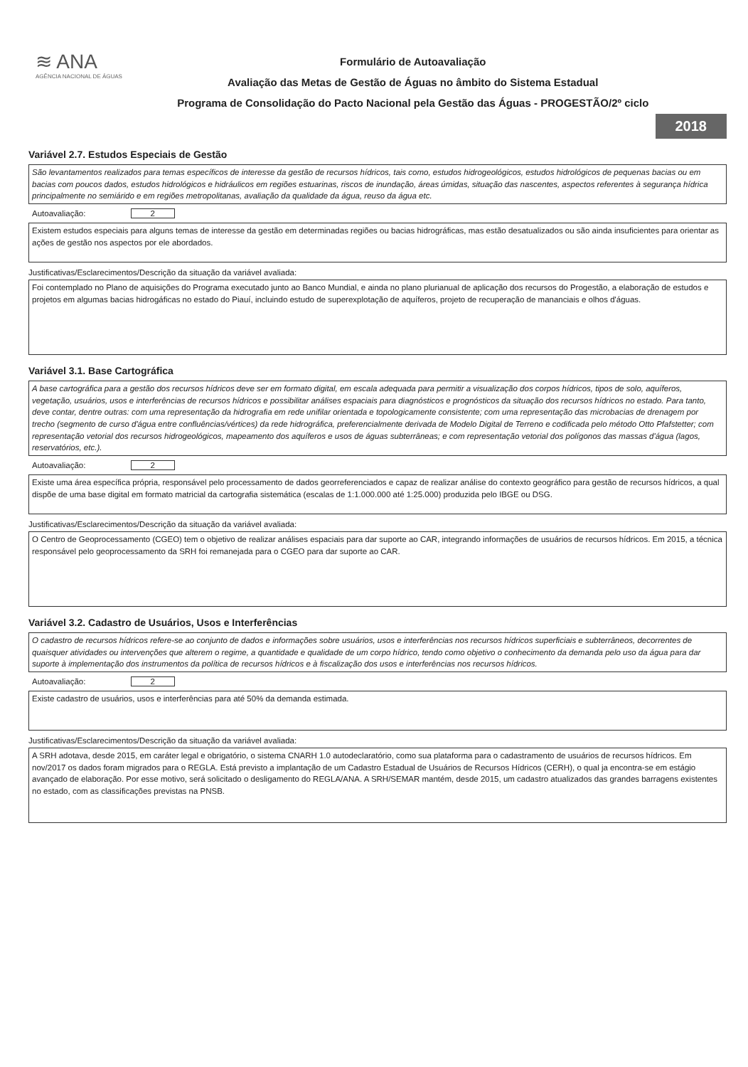≋ ANA
AGÊNCIA NACIONAL DE ÁGUAS
Formulário de Autoavaliação
Avaliação das Metas de Gestão de Águas no âmbito do Sistema Estadual
Programa de Consolidação do Pacto Nacional pela Gestão das Águas - PROGESTÃO/2º ciclo
2018
Variável 2.7. Estudos Especiais de Gestão
São levantamentos realizados para temas específicos de interesse da gestão de recursos hídricos, tais como, estudos hidrogeológicos, estudos hidrológicos de pequenas bacias ou em bacias com poucos dados, estudos hidrológicos e hidráulicos em regiões estuarinas, riscos de inundação, áreas úmidas, situação das nascentes, aspectos referentes à segurança hídrica principalmente no semiárido e em regiões metropolitanas, avaliação da qualidade da água, reuso da água etc.
Autoavaliação: 2
Existem estudos especiais para alguns temas de interesse da gestão em determinadas regiões ou bacias hidrográficas, mas estão desatualizados ou são ainda insuficientes para orientar as ações de gestão nos aspectos por ele abordados.
Justificativas/Esclarecimentos/Descrição da situação da variável avaliada:
Foi contemplado no Plano de aquisições do Programa executado junto ao Banco Mundial, e ainda no plano plurianual de aplicação dos recursos do Progestão, a elaboração de estudos e projetos em algumas bacias hidrogáficas no estado do Piauí, incluindo estudo de superexplotação de aquíferos, projeto de recuperação de mananciais e olhos d'águas.
Variável 3.1. Base Cartográfica
A base cartográfica para a gestão dos recursos hídricos deve ser em formato digital, em escala adequada para permitir a visualização dos corpos hídricos, tipos de solo, aquíferos, vegetação, usuários, usos e interferências de recursos hídricos e possibilitar análises espaciais para diagnósticos e prognósticos da situação dos recursos hídricos no estado. Para tanto, deve contar, dentre outras: com uma representação da hidrografia em rede unifilar orientada e topologicamente consistente; com uma representação das microbacias de drenagem por trecho (segmento de curso d'água entre confluências/vértices) da rede hidrográfica, preferencialmente derivada de Modelo Digital de Terreno e codificada pelo método Otto Pfafstetter; com representação vetorial dos recursos hidrogeológicos, mapeamento dos aquíferos e usos de águas subterrâneas; e com representação vetorial dos polígonos das massas d'água (lagos, reservatórios, etc.).
Autoavaliação: 2
Existe uma área específica própria, responsável pelo processamento de dados georreferenciados e capaz de realizar análise do contexto geográfico para gestão de recursos hídricos, a qual dispõe de uma base digital em formato matricial da cartografia sistemática (escalas de 1:1.000.000 até 1:25.000) produzida pelo IBGE ou DSG.
Justificativas/Esclarecimentos/Descrição da situação da variável avaliada:
O Centro de Geoprocessamento (CGEO) tem o objetivo de realizar análises espaciais para dar suporte ao CAR, integrando informações de usuários de recursos hídricos. Em 2015, a técnica responsável pelo geoprocessamento da SRH foi remanejada para o CGEO para dar suporte ao CAR.
Variável 3.2. Cadastro de Usuários, Usos e Interferências
O cadastro de recursos hídricos refere-se ao conjunto de dados e informações sobre usuários, usos e interferências nos recursos hídricos superficiais e subterrâneos, decorrentes de quaisquer atividades ou intervenções que alterem o regime, a quantidade e qualidade de um corpo hídrico, tendo como objetivo o conhecimento da demanda pelo uso da água para dar suporte à implementação dos instrumentos da política de recursos hídricos e à fiscalização dos usos e interferências nos recursos hídricos.
Autoavaliação: 2
Existe cadastro de usuários, usos e interferências para até 50% da demanda estimada.
Justificativas/Esclarecimentos/Descrição da situação da variável avaliada:
A SRH adotava, desde 2015, em caráter legal e obrigatório, o sistema CNARH 1.0 autodeclaratório, como sua plataforma para o cadastramento de usuários de recursos hídricos. Em nov/2017 os dados foram migrados para o REGLA. Está previsto a implantação de um Cadastro Estadual de Usuários de Recursos Hídricos (CERH), o qual ja encontra-se em estágio avançado de elaboração. Por esse motivo, será solicitado o desligamento do REGLA/ANA. A SRH/SEMAR mantém, desde 2015, um cadastro atualizados das grandes barragens existentes no estado, com as classificações previstas na PNSB.